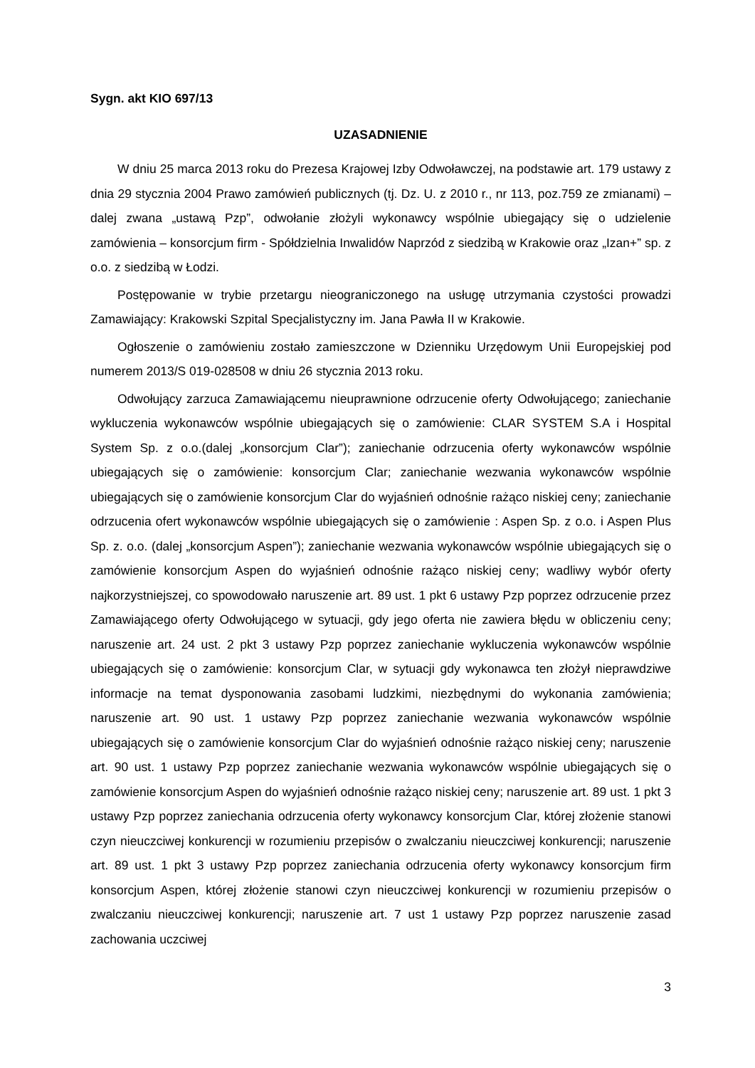Sygn. akt KIO 697/13
UZASADNIENIE
W dniu 25 marca 2013 roku do Prezesa Krajowej Izby Odwoławczej, na podstawie art. 179 ustawy z dnia 29 stycznia 2004 Prawo zamówień publicznych (tj. Dz. U. z 2010 r., nr 113, poz.759 ze zmianami) – dalej zwana „ustawą Pzp”, odwołanie złożyli wykonawcy wspólnie ubiegający się o udzielenie zamówienia – konsorcjum firm - Spółdzielnia Inwalidów Naprzód z siedzibą w Krakowie oraz „Izan+” sp. z o.o. z siedzibą w Łodzi.
Postępowanie w trybie przetargu nieograniczonego na usługę utrzymania czystości prowadzi Zamawiający: Krakowski Szpital Specjalistyczny im. Jana Pawła II w Krakowie.
Ogłoszenie o zamówieniu zostało zamieszczone w Dzienniku Urzędowym Unii Europejskiej pod numerem 2013/S 019-028508 w dniu 26 stycznia 2013 roku.
Odwołujący zarzuca Zamawiającemu nieuprawnione odrzucenie oferty Odwołującego; zaniechanie wykluczenia wykonawców wspólnie ubiegających się o zamówienie: CLAR SYSTEM S.A i Hospital System Sp. z o.o.(dalej „konsorcjum Clar”); zaniechanie odrzucenia oferty wykonawców wspólnie ubiegających się o zamówienie: konsorcjum Clar; zaniechanie wezwania wykonawców wspólnie ubiegających się o zamówienie konsorcjum Clar do wyjaśnień odnośnie rażąco niskiej ceny; zaniechanie odrzucenia ofert wykonawców wspólnie ubiegających się o zamówienie : Aspen Sp. z o.o. i Aspen Plus Sp. z. o.o. (dalej „konsorcjum Aspen”); zaniechanie wezwania wykonawców wspólnie ubiegających się o zamówienie konsorcjum Aspen do wyjaśnień odnośnie rażąco niskiej ceny; wadliwy wybór oferty najkorzystniejszej, co spowodowało naruszenie art. 89 ust. 1 pkt 6 ustawy Pzp poprzez odrzucenie przez Zamawiającego oferty Odwołującego w sytuacji, gdy jego oferta nie zawiera błędu w obliczeniu ceny; naruszenie art. 24 ust. 2 pkt 3 ustawy Pzp poprzez zaniechanie wykluczenia wykonawców wspólnie ubiegających się o zamówienie: konsorcjum Clar, w sytuacji gdy wykonawca ten złożył nieprawdziwe informacje na temat dysponowania zasobami ludzkimi, niezbędnymi do wykonania zamówienia; naruszenie art. 90 ust. 1 ustawy Pzp poprzez zaniechanie wezwania wykonawców wspólnie ubiegających się o zamówienie konsorcjum Clar do wyjaśnień odnośnie rażąco niskiej ceny; naruszenie art. 90 ust. 1 ustawy Pzp poprzez zaniechanie wezwania wykonawców wspólnie ubiegających się o zamówienie konsorcjum Aspen do wyjaśnień odnośnie rażąco niskiej ceny; naruszenie art. 89 ust. 1 pkt 3 ustawy Pzp poprzez zaniechania odrzucenia oferty wykonawcy konsorcjum Clar, której złożenie stanowi czyn nieuczciwej konkurencji w rozumieniu przepisów o zwalczaniu nieuczciwej konkurencji; naruszenie art. 89 ust. 1 pkt 3 ustawy Pzp poprzez zaniechania odrzucenia oferty wykonawcy konsorcjum firm konsorcjum Aspen, której złożenie stanowi czyn nieuczciwej konkurencji w rozumieniu przepisów o zwalczaniu nieuczciwej konkurencji; naruszenie art. 7 ust 1 ustawy Pzp poprzez naruszenie zasad zachowania uczciwej
3